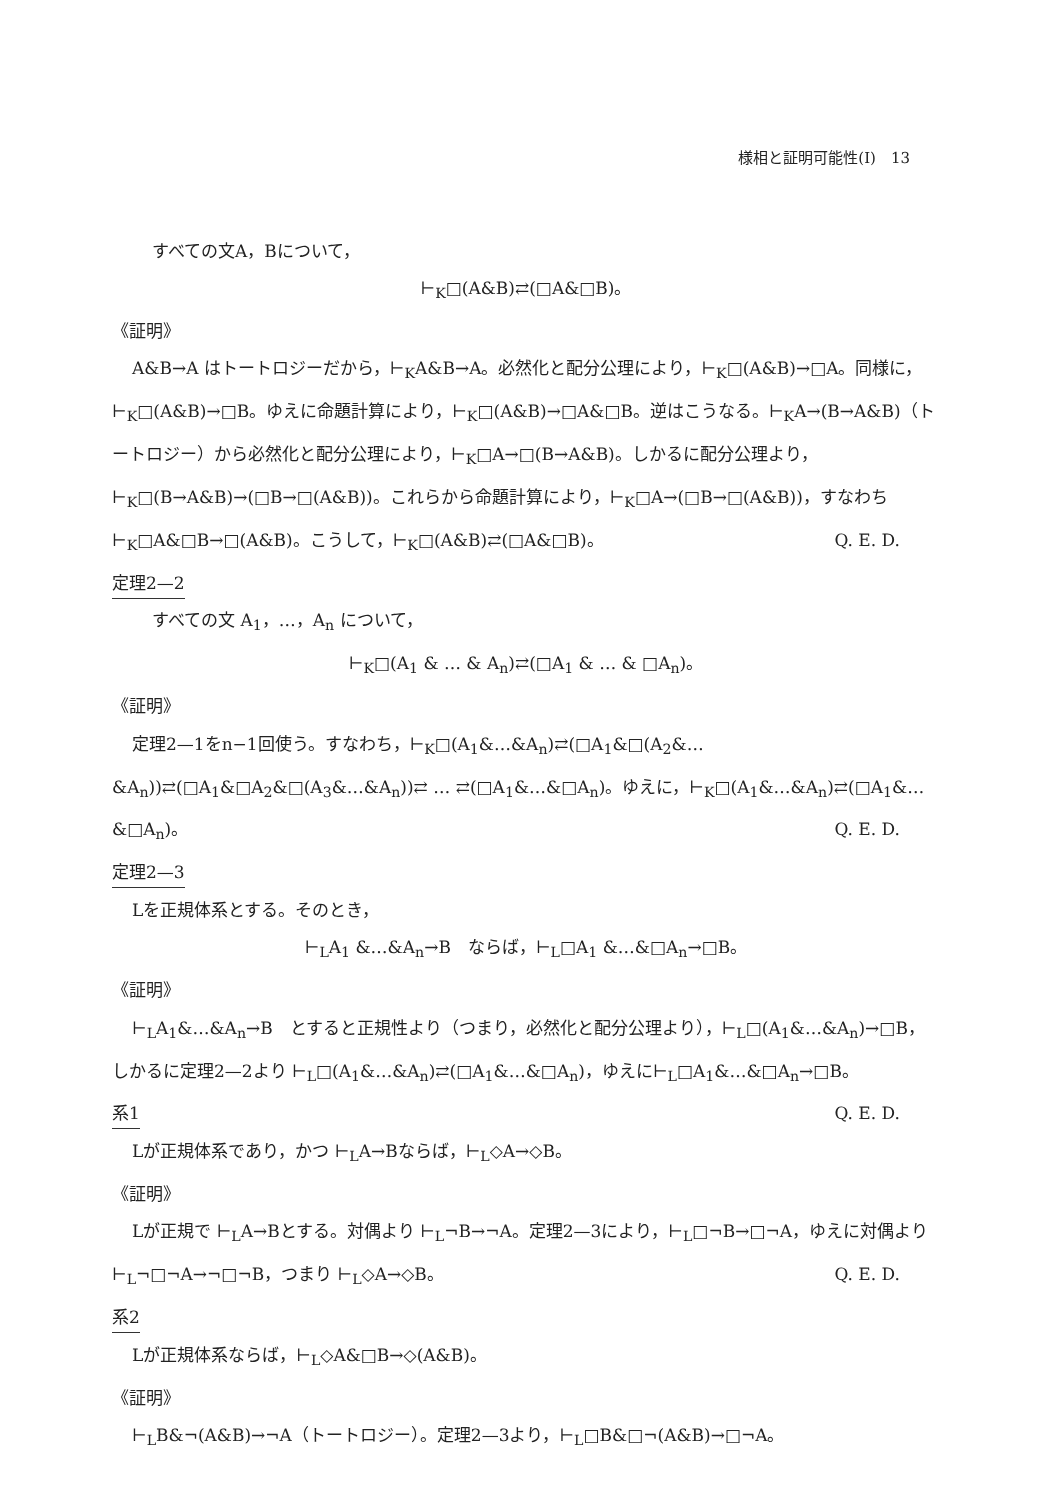様相と証明可能性(Ⅰ)　13
すべての文A，Bについて，
⊢<sub>K</sub>□(A&B)⇄(□A&□B)。
《証明》
A&B→A はトートロジーだから，⊢<sub>K</sub>A&B→A。必然化と配分公理により，⊢<sub>K</sub>□(A&B)→□A。同様に，⊢<sub>K</sub>□(A&B)→□B。ゆえに命題計算により，⊢<sub>K</sub>□(A&B)→□A&□B。逆はこうなる。⊢<sub>K</sub>A→(B→A&B)（トートロジー）から必然化と配分公理により，⊢<sub>K</sub>□A→□(B→A&B)。しかるに配分公理より，⊢<sub>K</sub>□(B→A&B)→(□B→□(A&B))。これらから命題計算により，⊢<sub>K</sub>□A→(□B→□(A&B))，すなわち⊢<sub>K</sub>□A&□B→□(A&B)。こうして，⊢<sub>K</sub>□(A&B)⇄(□A&□B)。 Q. E. D.
定理2—2
すべての文 A<sub>1</sub>，…，A<sub>n</sub> について，
⊢<sub>K</sub>□(A<sub>1</sub> & … & A<sub>n</sub>)⇄(□A<sub>1</sub> & … & □A<sub>n</sub>)。
《証明》
定理2—1をn−1回使う。すなわち，⊢<sub>K</sub>□(A<sub>1</sub>&…&A<sub>n</sub>)⇄(□A<sub>1</sub>&□(A<sub>2</sub>&…&A<sub>n</sub>))⇄(□A<sub>1</sub>&□A<sub>2</sub>&□(A<sub>3</sub>&…&A<sub>n</sub>))⇄ … ⇄(□A<sub>1</sub>&…&□A<sub>n</sub>)。ゆえに，⊢<sub>K</sub>□(A<sub>1</sub>&…&A<sub>n</sub>)⇄(□A<sub>1</sub>&…&□A<sub>n</sub>)。 Q. E. D.
定理2—3
Lを正規体系とする。そのとき，
⊢<sub>L</sub>A<sub>1</sub> &…&A<sub>n</sub>→B　ならば，⊢<sub>L</sub>□A<sub>1</sub> &…&□A<sub>n</sub>→□B。
《証明》
⊢<sub>L</sub>A<sub>1</sub>&…&A<sub>n</sub>→B　とすると正規性より（つまり，必然化と配分公理より），⊢<sub>L</sub>□(A<sub>1</sub>&…&A<sub>n</sub>)→□B，しかるに定理2—2より ⊢<sub>L</sub>□(A<sub>1</sub>&…&A<sub>n</sub>)⇄(□A<sub>1</sub>&…&□A<sub>n</sub>)，ゆえに⊢<sub>L</sub>□A<sub>1</sub>&…&□A<sub>n</sub>→□B。 Q. E. D.
系1
Lが正規体系であり，かつ ⊢<sub>L</sub>A→Bならば，⊢<sub>L</sub>◇A→◇B。
《証明》
Lが正規で ⊢<sub>L</sub>A→Bとする。対偶より ⊢<sub>L</sub>¬B→¬A。定理2—3により，⊢<sub>L</sub>□¬B→□¬A，ゆえに対偶より ⊢<sub>L</sub>¬□¬A→¬□¬B，つまり ⊢<sub>L</sub>◇A→◇B。 Q. E. D.
系2
Lが正規体系ならば，⊢<sub>L</sub>◇A&□B→◇(A&B)。
《証明》
⊢<sub>L</sub>B&¬(A&B)→¬A（トートロジー）。定理2—3より，⊢<sub>L</sub>□B&□¬(A&B)→□¬A。